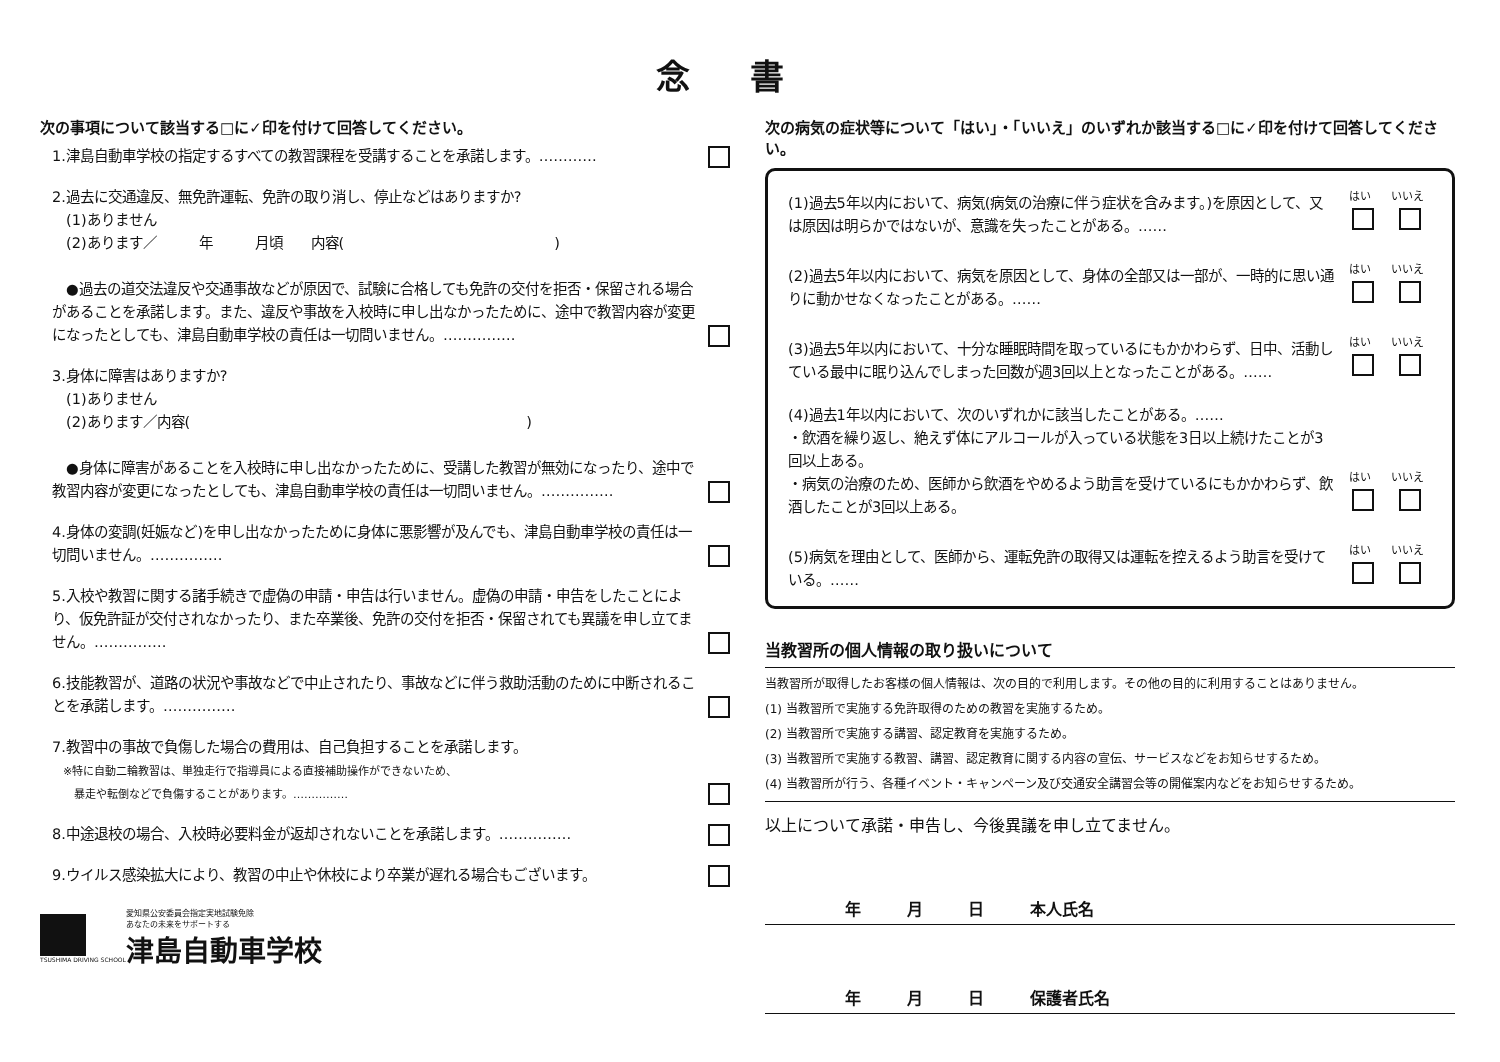念書
次の事項について該当する□に✓印を付けて回答してください。
1.津島自動車学校の指定するすべての教習課程を受講することを承諾します。…………
2.過去に交通違反、無免許運転、免許の取り消し、停止などはありますか?
　(1)ありません
　(2)あります／　　　年　　　月頃　　内容(　　　　　　　　　　　　　　　)
　●過去の道交法違反や交通事故などが原因で、試験に合格しても免許の交付を拒否・保留される場合があることを承諾します。また、違反や事故を入校時に申し出なかったために、途中で教習内容が変更になったとしても、津島自動車学校の責任は一切問いません。……………
3.身体に障害はありますか?
　(1)ありません
　(2)あります／内容(　　　　　　　　　　　　　　　　　　　　　　　　)
　●身体に障害があることを入校時に申し出なかったために、受講した教習が無効になったり、途中で教習内容が変更になったとしても、津島自動車学校の責任は一切問いません。……………
4.身体の変調(妊娠など)を申し出なかったために身体に悪影響が及んでも、津島自動車学校の責任は一切問いません。……………
5.入校や教習に関する諸手続きで虚偽の申請・申告は行いません。虚偽の申請・申告をしたことにより、仮免許証が交付されなかったり、また卒業後、免許の交付を拒否・保留されても異議を申し立てません。……………
6.技能教習が、道路の状況や事故などで中止されたり、事故などに伴う救助活動のために中断されることを承諾します。……………
7.教習中の事故で負傷した場合の費用は、自己負担することを承諾します。
　※特に自動二輪教習は、単独走行で指導員による直接補助操作ができないため、
　　暴走や転倒などで負傷することがあります。……………
8.中途退校の場合、入校時必要料金が返却されないことを承諾します。……………
9.ウイルス感染拡大により、教習の中止や休校により卒業が遅れる場合もございます。
TSUSHIMA DRIVING SCHOOL
愛知県公安委員会指定実地試験免除
あなたの未来をサポートする
津島自動車学校
次の病気の症状等について「はい」・「いいえ」のいずれか該当する□に✓印を付けて回答してください。
(1)過去5年以内において、病気(病気の治療に伴う症状を含みます。)を原因として、又は原因は明らかではないが、意識を失ったことがある。……
はい
いいえ
(2)過去5年以内において、病気を原因として、身体の全部又は一部が、一時的に思い通りに動かせなくなったことがある。……
はい
いいえ
(3)過去5年以内において、十分な睡眠時間を取っているにもかかわらず、日中、活動している最中に眠り込んでしまった回数が週3回以上となったことがある。……
はい
いいえ
(4)過去1年以内において、次のいずれかに該当したことがある。……
・飲酒を繰り返し、絶えず体にアルコールが入っている状態を3日以上続けたことが3回以上ある。
・病気の治療のため、医師から飲酒をやめるよう助言を受けているにもかかわらず、飲酒したことが3回以上ある。
はい
いいえ
(5)病気を理由として、医師から、運転免許の取得又は運転を控えるよう助言を受けている。……
はい
いいえ
当教習所の個人情報の取り扱いについて
当教習所が取得したお客様の個人情報は、次の目的で利用します。その他の目的に利用することはありません。
(1) 当教習所で実施する免許取得のための教習を実施するため。
(2) 当教習所で実施する講習、認定教育を実施するため。
(3) 当教習所で実施する教習、講習、認定教育に関する内容の宣伝、サービスなどをお知らせするため。
(4) 当教習所が行う、各種イベント・キャンペーン及び交通安全講習会等の開催案内などをお知らせするため。
以上について承諾・申告し、今後異議を申し立てません。
年 月 日 本人氏名
年 月 日 保護者氏名